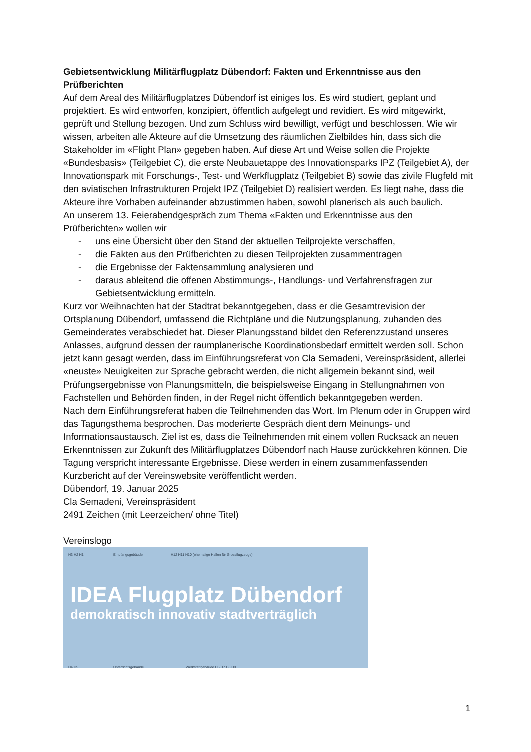Gebietsentwicklung Militärflugplatz Dübendorf: Fakten und Erkenntnisse aus den Prüfberichten
Auf dem Areal des Militärflugplatzes Dübendorf ist einiges los. Es wird studiert, geplant und projektiert. Es wird entworfen, konzipiert, öffentlich aufgelegt und revidiert. Es wird mitgewirkt, geprüft und Stellung bezogen. Und zum Schluss wird bewilligt, verfügt und beschlossen. Wie wir wissen, arbeiten alle Akteure auf die Umsetzung des räumlichen Zielbildes hin, dass sich die Stakeholder im «Flight Plan» gegeben haben. Auf diese Art und Weise sollen die Projekte «Bundesbasis» (Teilgebiet C), die erste Neubauetappe des Innovationsparks IPZ (Teilgebiet A), der Innovationspark mit Forschungs-, Test- und Werkflugplatz (Teilgebiet B) sowie das zivile Flugfeld mit den aviatischen Infrastrukturen Projekt IPZ (Teilgebiet D) realisiert werden. Es liegt nahe, dass die Akteure ihre Vorhaben aufeinander abzustimmen haben, sowohl planerisch als auch baulich.
An unserem 13. Feierabendgespräch zum Thema «Fakten und Erkenntnisse aus den Prüfberichten» wollen wir
- uns eine Übersicht über den Stand der aktuellen Teilprojekte verschaffen,
- die Fakten aus den Prüfberichten zu diesen Teilprojekten zusammentragen
- die Ergebnisse der Faktensammlung analysieren und
- daraus ableitend die offenen Abstimmungs-, Handlungs- und Verfahrensfragen zur Gebietsentwicklung ermitteln.
Kurz vor Weihnachten hat der Stadtrat bekanntgegeben, dass er die Gesamtrevision der Ortsplanung Dübendorf, umfassend die Richtpläne und die Nutzungsplanung, zuhanden des Gemeinderates verabschiedet hat. Dieser Planungsstand bildet den Referenzzustand unseres Anlasses, aufgrund dessen der raumplanerische Koordinationsbedarf ermittelt werden soll. Schon jetzt kann gesagt werden, dass im Einführungsreferat von Cla Semadeni, Vereinspräsident, allerlei «neuste» Neuigkeiten zur Sprache gebracht werden, die nicht allgemein bekannt sind, weil Prüfungsergebnisse von Planungsmitteln, die beispielsweise Eingang in Stellungnahmen von Fachstellen und Behörden finden, in der Regel nicht öffentlich bekanntgegeben werden.
Nach dem Einführungsreferat haben die Teilnehmenden das Wort. Im Plenum oder in Gruppen wird das Tagungsthema besprochen. Das moderierte Gespräch dient dem Meinungs- und Informationsaustausch. Ziel ist es, dass die Teilnehmenden mit einem vollen Rucksack an neuen Erkenntnissen zur Zukunft des Militärflugplatzes Dübendorf nach Hause zurückkehren können. Die Tagung verspricht interessante Ergebnisse. Diese werden in einem zusammenfassenden Kurzbericht auf der Vereinswebsite veröffentlicht werden.
Dübendorf, 19. Januar 2025
Cla Semadeni, Vereinspräsident
2491 Zeichen (mit Leerzeichen/ ohne Titel)
Vereinslogo
H3 H2 H1 Empfangsgebäude H12 H11 H10 (ehemalige Hallen für Grossflugzeuge)
IDEA Flugplatz Dübendorf
demokratisch innovativ stadtverträglich
H4 H5 Unterrichtsgebäude Werkstattgebäude H6 H7 H8 H9
1